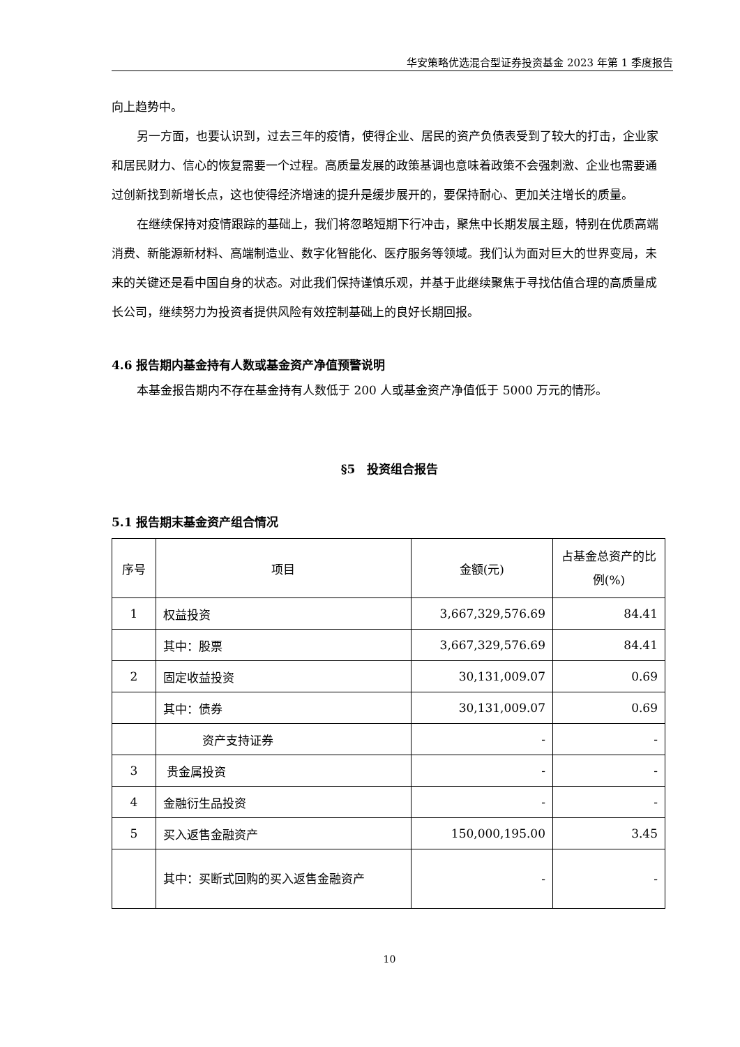华安策略优选混合型证券投资基金 2023 年第 1 季度报告
向上趋势中。
另一方面，也要认识到，过去三年的疫情，使得企业、居民的资产负债表受到了较大的打击，企业家和居民财力、信心的恢复需要一个过程。高质量发展的政策基调也意味着政策不会强刺激、企业也需要通过创新找到新增长点，这也使得经济增速的提升是缓步展开的，要保持耐心、更加关注增长的质量。
在继续保持对疫情跟踪的基础上，我们将忽略短期下行冲击，聚焦中长期发展主题，特别在优质高端消费、新能源新材料、高端制造业、数字化智能化、医疗服务等领域。我们认为面对巨大的世界变局，未来的关键还是看中国自身的状态。对此我们保持谨慎乐观，并基于此继续聚焦于寻找估值合理的高质量成长公司，继续努力为投资者提供风险有效控制基础上的良好长期回报。
4.6 报告期内基金持有人数或基金资产净值预警说明
本基金报告期内不存在基金持有人数低于 200 人或基金资产净值低于 5000 万元的情形。
§5　投资组合报告
5.1 报告期末基金资产组合情况
| 序号 | 项目 | 金额(元) | 占基金总资产的比例(%) |
| --- | --- | --- | --- |
| 1 | 权益投资 | 3,667,329,576.69 | 84.41 |
| | 其中：股票 | 3,667,329,576.69 | 84.41 |
| 2 | 固定收益投资 | 30,131,009.07 | 0.69 |
| | 其中：债券 | 30,131,009.07 | 0.69 |
| | 资产支持证券 | - | - |
| 3 | 贵金属投资 | - | - |
| 4 | 金融衍生品投资 | - | - |
| 5 | 买入返售金融资产 | 150,000,195.00 | 3.45 |
| | 其中：买断式回购的买入返售金融资产 | - | - |
10